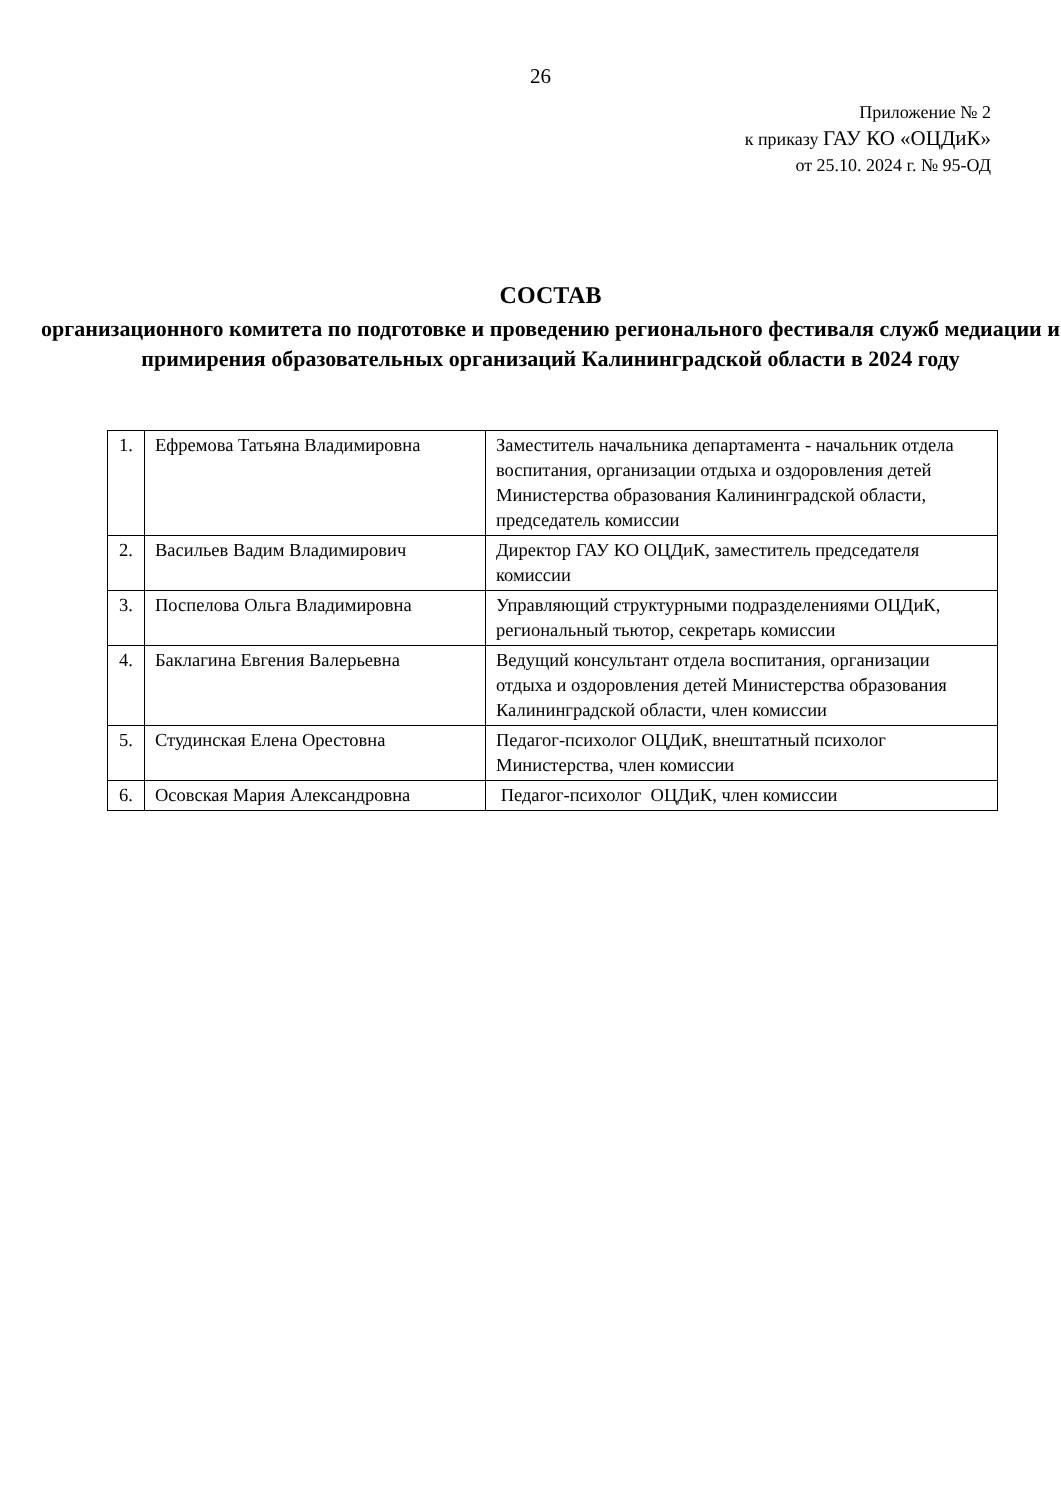26
Приложение № 2
к приказу ГАУ КО «ОЦДиК»
от 25.10. 2024 г. № 95-ОД
СОСТАВ
организационного комитета по подготовке и проведению регионального фестиваля служб медиации и примирения образовательных организаций Калининградской области в 2024 году
| 1. | Ефремова Татьяна Владимировна | Заместитель начальника департамента - начальник отдела воспитания, организации отдыха и оздоровления детей Министерства образования Калининградской области, председатель комиссии |
| 2. | Васильев Вадим Владимирович | Директор ГАУ КО ОЦДиК, заместитель председателя комиссии |
| 3. | Поспелова Ольга Владимировна | Управляющий структурными подразделениями ОЦДиК, региональный тьютор, секретарь комиссии |
| 4. | Баклагина Евгения Валерьевна | Ведущий консультант отдела воспитания, организации отдыха и оздоровления детей Министерства образования Калининградской области, член комиссии |
| 5. | Студинская Елена Орестовна | Педагог-психолог ОЦДиК, внештатный психолог Министерства, член комиссии |
| 6. | Осовская Мария Александровна | Педагог-психолог ОЦДиК, член комиссии |